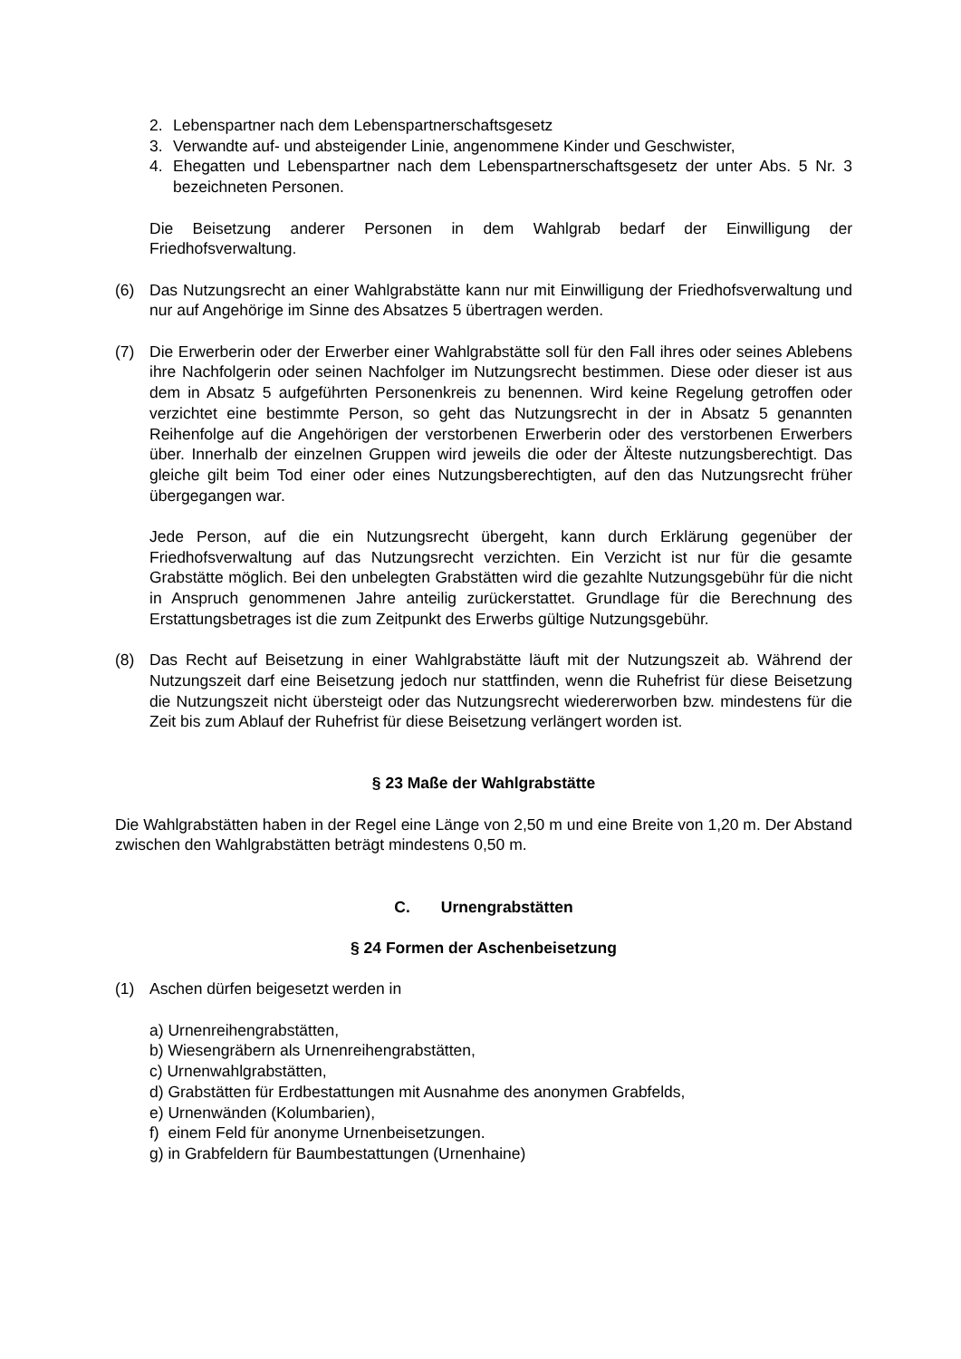2. Lebenspartner nach dem Lebenspartnerschaftsgesetz
3. Verwandte auf- und absteigender Linie, angenommene Kinder und Geschwister,
4. Ehegatten und Lebenspartner nach dem Lebenspartnerschaftsgesetz der unter Abs. 5 Nr. 3 bezeichneten Personen.
Die Beisetzung anderer Personen in dem Wahlgrab bedarf der Einwilligung der Friedhofsverwaltung.
(6) Das Nutzungsrecht an einer Wahlgrabstätte kann nur mit Einwilligung der Friedhofsverwaltung und nur auf Angehörige im Sinne des Absatzes 5 übertragen werden.
(7) Die Erwerberin oder der Erwerber einer Wahlgrabstätte soll für den Fall ihres oder seines Ablebens ihre Nachfolgerin oder seinen Nachfolger im Nutzungsrecht bestimmen. Diese oder dieser ist aus dem in Absatz 5 aufgeführten Personenkreis zu benennen. Wird keine Regelung getroffen oder verzichtet eine bestimmte Person, so geht das Nutzungsrecht in der in Absatz 5 genannten Reihenfolge auf die Angehörigen der verstorbenen Erwerberin oder des verstorbenen Erwerbers über. Innerhalb der einzelnen Gruppen wird jeweils die oder der Älteste nutzungsberechtigt. Das gleiche gilt beim Tod einer oder eines Nutzungsberechtigten, auf den das Nutzungsrecht früher übergegangen war.
Jede Person, auf die ein Nutzungsrecht übergeht, kann durch Erklärung gegenüber der Friedhofsverwaltung auf das Nutzungsrecht verzichten. Ein Verzicht ist nur für die gesamte Grabstätte möglich. Bei den unbelegten Grabstätten wird die gezahlte Nutzungsgebühr für die nicht in Anspruch genommenen Jahre anteilig zurückerstattet. Grundlage für die Berechnung des Erstattungsbetrages ist die zum Zeitpunkt des Erwerbs gültige Nutzungsgebühr.
(8) Das Recht auf Beisetzung in einer Wahlgrabstätte läuft mit der Nutzungszeit ab. Während der Nutzungszeit darf eine Beisetzung jedoch nur stattfinden, wenn die Ruhefrist für diese Beisetzung die Nutzungszeit nicht übersteigt oder das Nutzungsrecht wiedererworben bzw. mindestens für die Zeit bis zum Ablauf der Ruhefrist für diese Beisetzung verlängert worden ist.
§ 23 Maße der Wahlgrabstätte
Die Wahlgrabstätten haben in der Regel eine Länge von 2,50 m und eine Breite von 1,20 m. Der Abstand zwischen den Wahlgrabstätten beträgt mindestens 0,50 m.
C. Urnengrabstätten
§ 24 Formen der Aschenbeisetzung
(1) Aschen dürfen beigesetzt werden in
a) Urnenreihengrabstätten,
b) Wiesengräbern als Urnenreihengrabstätten,
c) Urnenwahlgrabstätten,
d) Grabstätten für Erdbestattungen mit Ausnahme des anonymen Grabfelds,
e) Urnenwänden (Kolumbarien),
f) einem Feld für anonyme Urnenbeisetzungen.
g) in Grabfeldern für Baumbestattungen (Urnenhaine)